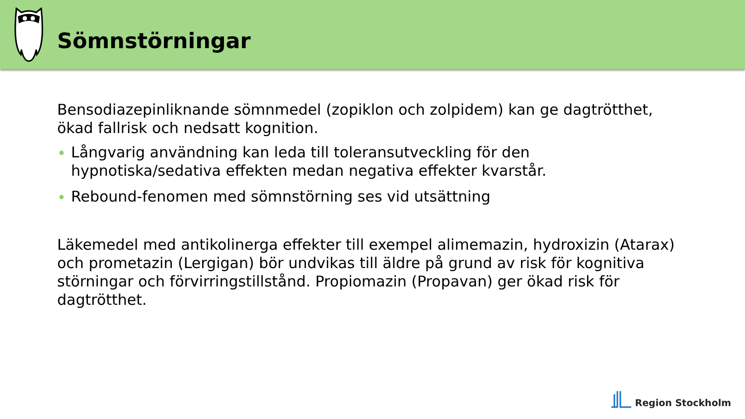Sömnstörningar
Bensodiazepinliknande sömnmedel (zopiklon och zolpidem) kan ge dagtrötthet, ökad fallrisk och nedsatt kognition.
• Långvarig användning kan leda till toleransutveckling för den hypnotiska/sedativa effekten medan negativa effekter kvarstår.
• Rebound-fenomen med sömnstörning ses vid utsättning
Läkemedel med antikolinerga effekter till exempel alimemazin, hydroxizin (Atarax) och prometazin (Lergigan) bör undvikas till äldre på grund av risk för kognitiva störningar och förvirringstillstånd. Propiomazin (Propavan) ger ökad risk för dagtrötthet.
Region Stockholm